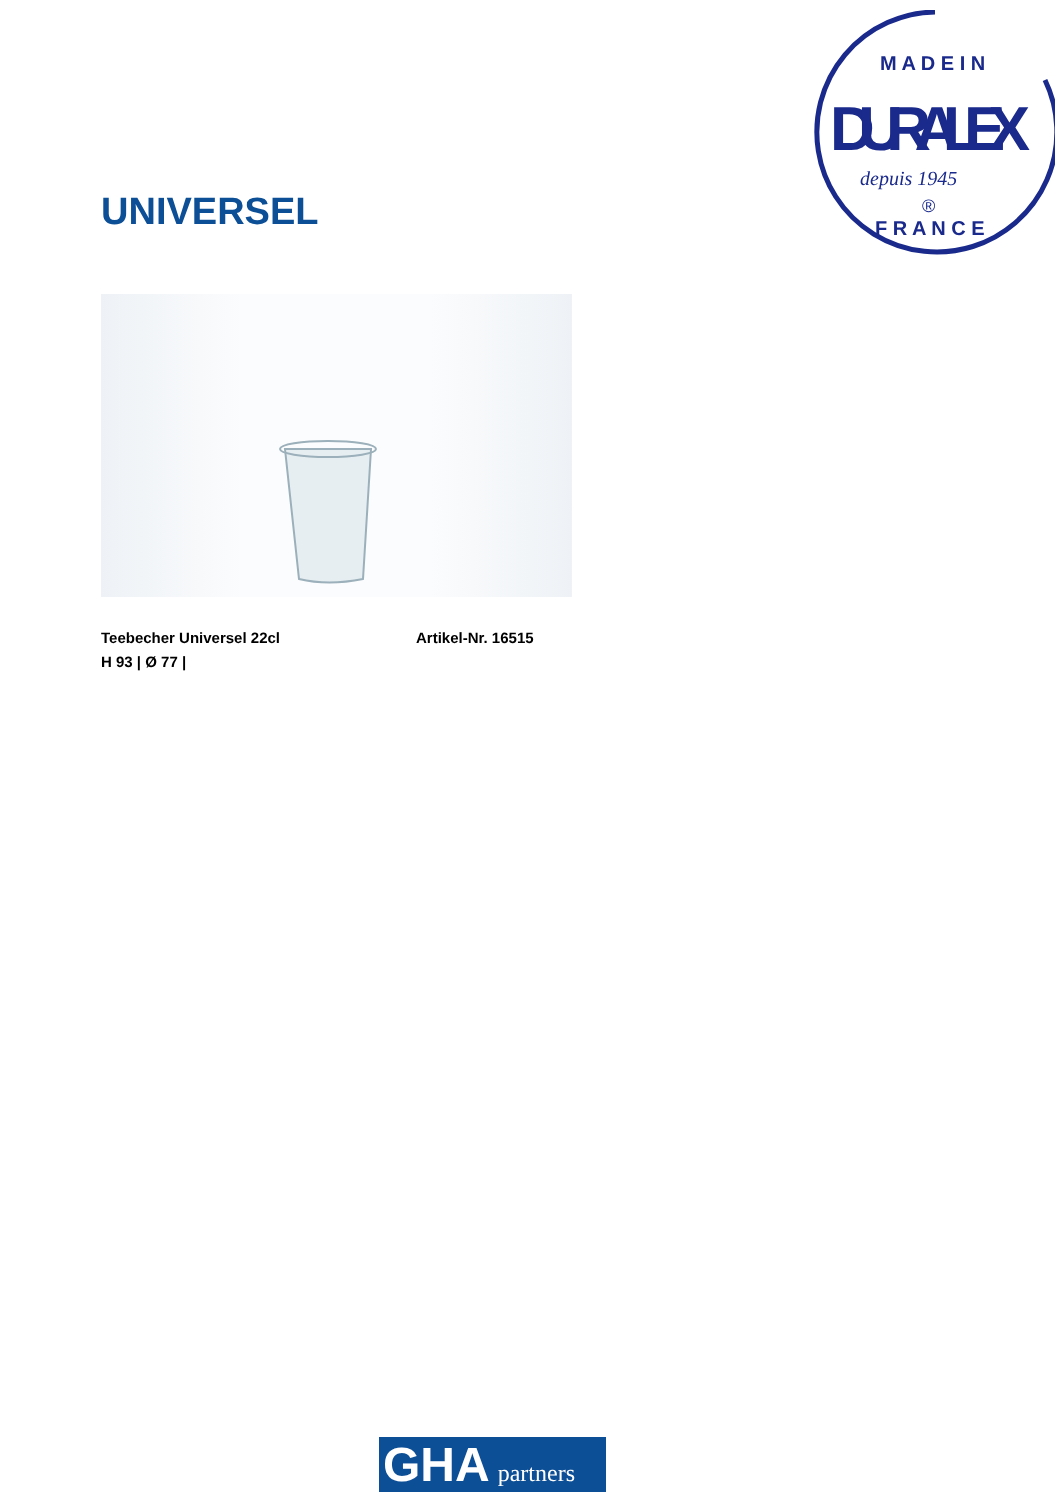M A D E I N
DURALEX
depuis 1945
®
F R A N C E
UNIVERSEL
Teebecher Universel 22cl Artikel-Nr. 16515
H 93 | Ø 77 |
GHA partners